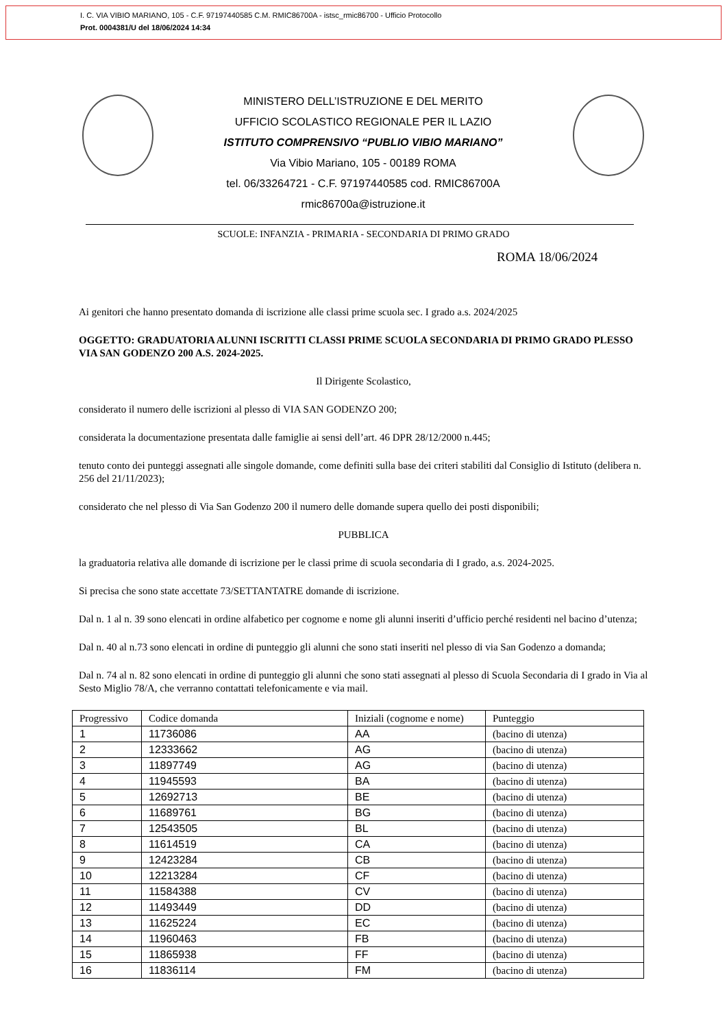I. C. VIA VIBIO MARIANO, 105 - C.F. 97197440585 C.M. RMIC86700A - istsc_rmic86700 - Ufficio Protocollo
Prot. 0004381/U del 18/06/2024 14:34
MINISTERO DELL’ISTRUZIONE E DEL MERITO
UFFICIO SCOLASTICO REGIONALE PER IL LAZIO
ISTITUTO COMPRENSIVO “PUBLIO VIBIO MARIANO”
Via Vibio Mariano, 105 - 00189 ROMA
tel. 06/33264721 - C.F. 97197440585 cod. RMIC86700A
rmic86700a@istruzione.it
SCUOLE: INFANZIA - PRIMARIA - SECONDARIA DI PRIMO GRADO
ROMA 18/06/2024
Ai genitori che hanno presentato domanda di iscrizione alle classi prime scuola sec. I grado a.s. 2024/2025
OGGETTO: GRADUATORIA ALUNNI ISCRITTI CLASSI PRIME SCUOLA SECONDARIA DI PRIMO GRADO PLESSO VIA SAN GODENZO 200 A.S. 2024-2025.
Il Dirigente Scolastico,
considerato il numero delle iscrizioni al plesso di VIA SAN GODENZO 200;
considerata la documentazione presentata dalle famiglie ai sensi dell’art. 46 DPR 28/12/2000 n.445;
tenuto conto dei punteggi assegnati alle singole domande, come definiti sulla base dei criteri stabiliti dal Consiglio di Istituto (delibera n. 256 del 21/11/2023);
considerato che nel plesso di Via San Godenzo 200 il numero delle domande supera quello dei posti disponibili;
PUBBLICA
la graduatoria relativa alle domande di iscrizione per le classi prime di scuola secondaria di I grado, a.s. 2024-2025.
Si precisa che sono state accettate 73/SETTANTATRE domande di iscrizione.
Dal n. 1 al n. 39 sono elencati in ordine alfabetico per cognome e nome gli alunni inseriti d’ufficio perché residenti nel bacino d’utenza;
Dal n. 40 al n.73 sono elencati in ordine di punteggio gli alunni che sono stati inseriti nel plesso di via San Godenzo a domanda;
Dal n. 74 al n. 82 sono elencati in ordine di punteggio gli alunni che sono stati assegnati al plesso di Scuola Secondaria di I grado in Via al Sesto Miglio 78/A, che verranno contattati telefonicamente e via mail.
| Progressivo | Codice domanda | Iniziali (cognome e nome) | Punteggio |
| --- | --- | --- | --- |
| 1 | 11736086 | AA | (bacino di utenza) |
| 2 | 12333662 | AG | (bacino di utenza) |
| 3 | 11897749 | AG | (bacino di utenza) |
| 4 | 11945593 | BA | (bacino di utenza) |
| 5 | 12692713 | BE | (bacino di utenza) |
| 6 | 11689761 | BG | (bacino di utenza) |
| 7 | 12543505 | BL | (bacino di utenza) |
| 8 | 11614519 | CA | (bacino di utenza) |
| 9 | 12423284 | CB | (bacino di utenza) |
| 10 | 12213284 | CF | (bacino di utenza) |
| 11 | 11584388 | CV | (bacino di utenza) |
| 12 | 11493449 | DD | (bacino di utenza) |
| 13 | 11625224 | EC | (bacino di utenza) |
| 14 | 11960463 | FB | (bacino di utenza) |
| 15 | 11865938 | FF | (bacino di utenza) |
| 16 | 11836114 | FM | (bacino di utenza) |